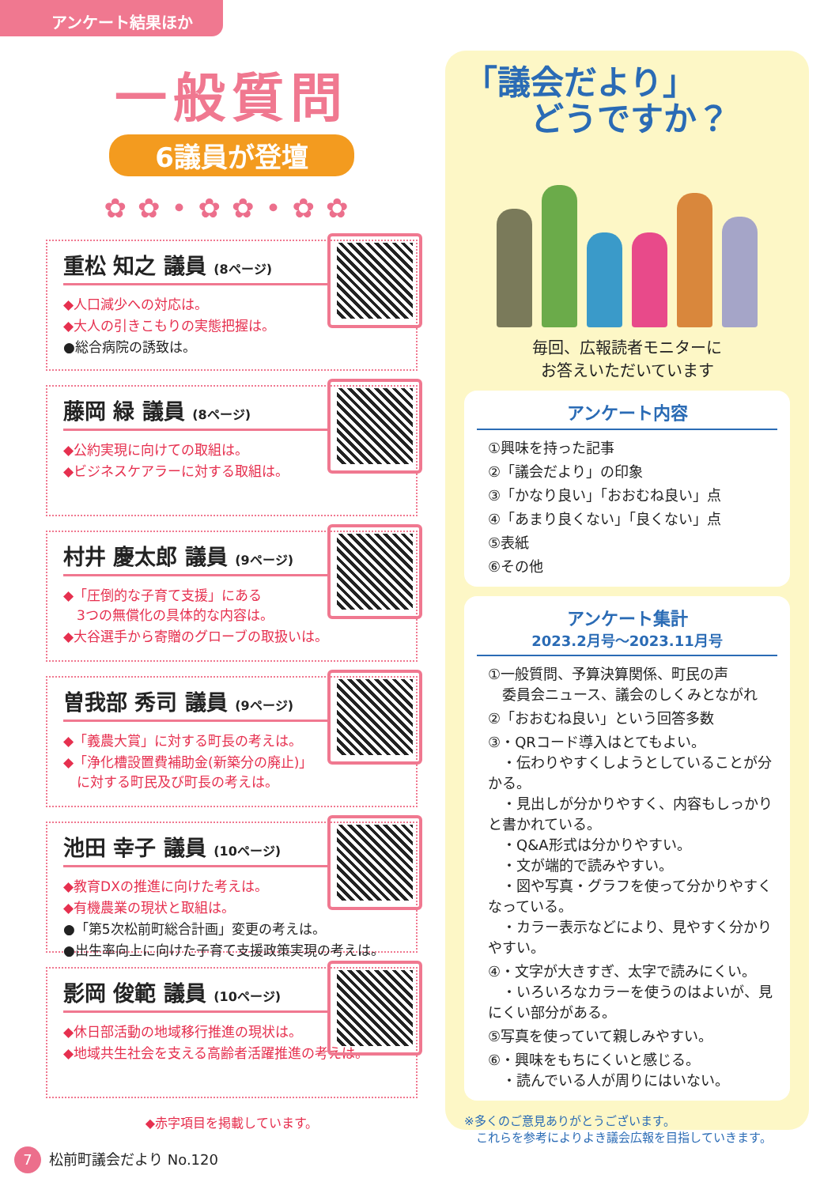アンケート結果ほか
一般質問
6議員が登壇
✿✿•✿✿•✿✿
重松 知之 議員 (8ページ)
◆人口減少への対応は。
◆大人の引きこもりの実態把握は。
●総合病院の誘致は。
藤岡 緑 議員 (8ページ)
◆公約実現に向けての取組は。
◆ビジネスケアラーに対する取組は。
村井 慶太郎 議員 (9ページ)
◆「圧倒的な子育て支援」にある
　3つの無償化の具体的な内容は。
◆大谷選手から寄贈のグローブの取扱いは。
曽我部 秀司 議員 (9ページ)
◆「義農大賞」に対する町長の考えは。
◆「浄化槽設置費補助金(新築分の廃止)」
　に対する町民及び町長の考えは。
池田 幸子 議員 (10ページ)
◆教育DXの推進に向けた考えは。
◆有機農業の現状と取組は。
●「第5次松前町総合計画」変更の考えは。
●出生率向上に向けた子育て支援政策実現の考えは。
影岡 俊範 議員 (10ページ)
◆休日部活動の地域移行推進の現状は。
◆地域共生社会を支える高齢者活躍推進の考えは。
◆赤字項目を掲載しています。
「議会だより」
　　どうですか？
毎回、広報読者モニターに
お答えいただいています
アンケート内容
①興味を持った記事
②「議会だより」の印象
③「かなり良い」「おおむね良い」点
④「あまり良くない」「良くない」点
⑤表紙
⑥その他
アンケート集計
2023.2月号～2023.11月号
①一般質問、予算決算関係、町民の声
　委員会ニュース、議会のしくみとながれ
②「おおむね良い」という回答多数
③・QRコード導入はとてもよい。
　・伝わりやすくしようとしていることが分かる。
　・見出しが分かりやすく、内容もしっかりと書かれている。
　・Q&A形式は分かりやすい。
　・文が端的で読みやすい。
　・図や写真・グラフを使って分かりやすくなっている。
　・カラー表示などにより、見やすく分かりやすい。
④・文字が大きすぎ、太字で読みにくい。
　・いろいろなカラーを使うのはよいが、見にくい部分がある。
⑤写真を使っていて親しみやすい。
⑥・興味をもちにくいと感じる。
　・読んでいる人が周りにはいない。
※多くのご意見ありがとうございます。
　これらを参考によりよき議会広報を目指していきます。
7 松前町議会だより No.120